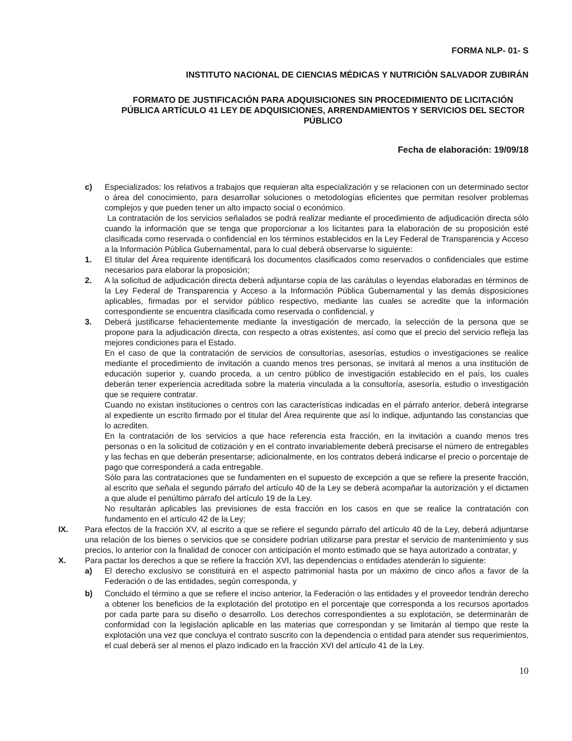FORMA NLP- 01- S
INSTITUTO NACIONAL DE CIENCIAS MÉDICAS Y NUTRICIÓN SALVADOR ZUBIRÁN
FORMATO DE JUSTIFICACIÓN PARA ADQUISICIONES SIN PROCEDIMIENTO DE LICITACIÓN PÚBLICA ARTÍCULO 41 LEY DE ADQUISICIONES, ARRENDAMIENTOS Y SERVICIOS DEL SECTOR PÚBLICO
Fecha de elaboración: 19/09/18
c) Especializados: los relativos a trabajos que requieran alta especialización y se relacionen con un determinado sector o área del conocimiento, para desarrollar soluciones o metodologías eficientes que permitan resolver problemas complejos y que pueden tener un alto impacto social o económico.
La contratación de los servicios señalados se podrá realizar mediante el procedimiento de adjudicación directa sólo cuando la información que se tenga que proporcionar a los licitantes para la elaboración de su proposición esté clasificada como reservada o confidencial en los términos establecidos en la Ley Federal de Transparencia y Acceso a la Información Pública Gubernamental, para lo cual deberá observarse lo siguiente:
1. El titular del Área requirente identificará los documentos clasificados como reservados o confidenciales que estime necesarios para elaborar la proposición;
2. A la solicitud de adjudicación directa deberá adjuntarse copia de las carátulas o leyendas elaboradas en términos de la Ley Federal de Transparencia y Acceso a la Información Pública Gubernamental y las demás disposiciones aplicables, firmadas por el servidor público respectivo, mediante las cuales se acredite que la información correspondiente se encuentra clasificada como reservada o confidencial, y
3. Deberá justificarse fehacientemente mediante la investigación de mercado, la selección de la persona que se propone para la adjudicación directa, con respecto a otras existentes, así como que el precio del servicio refleja las mejores condiciones para el Estado.
En el caso de que la contratación de servicios de consultorías, asesorías, estudios o investigaciones se realice mediante el procedimiento de invitación a cuando menos tres personas, se invitará al menos a una institución de educación superior y, cuando proceda, a un centro público de investigación establecido en el país, los cuales deberán tener experiencia acreditada sobre la materia vinculada a la consultoría, asesoría, estudio o investigación que se requiere contratar.
Cuando no existan instituciones o centros con las características indicadas en el párrafo anterior, deberá integrarse al expediente un escrito firmado por el titular del Área requirente que así lo indique, adjuntando las constancias que lo acrediten.
En la contratación de los servicios a que hace referencia esta fracción, en la invitación a cuando menos tres personas o en la solicitud de cotización y en el contrato invariablemente deberá precisarse el número de entregables y las fechas en que deberán presentarse; adicionalmente, en los contratos deberá indicarse el precio o porcentaje de pago que corresponderá a cada entregable.
Sólo para las contrataciones que se fundamenten en el supuesto de excepción a que se refiere la presente fracción, al escrito que señala el segundo párrafo del artículo 40 de la Ley se deberá acompañar la autorización y el dictamen a que alude el penúltimo párrafo del artículo 19 de la Ley.
No resultarán aplicables las previsiones de esta fracción en los casos en que se realice la contratación con fundamento en el artículo 42 de la Ley;
IX. Para efectos de la fracción XV, al escrito a que se refiere el segundo párrafo del artículo 40 de la Ley, deberá adjuntarse una relación de los bienes o servicios que se considere podrían utilizarse para prestar el servicio de mantenimiento y sus precios, lo anterior con la finalidad de conocer con anticipación el monto estimado que se haya autorizado a contratar, y
X. Para pactar los derechos a que se refiere la fracción XVI, las dependencias o entidades atenderán lo siguiente:
a) El derecho exclusivo se constituirá en el aspecto patrimonial hasta por un máximo de cinco años a favor de la Federación o de las entidades, según corresponda, y
b) Concluido el término a que se refiere el inciso anterior, la Federación o las entidades y el proveedor tendrán derecho a obtener los beneficios de la explotación del prototipo en el porcentaje que corresponda a los recursos aportados por cada parte para su diseño o desarrollo. Los derechos correspondientes a su explotación, se determinarán de conformidad con la legislación aplicable en las materias que correspondan y se limitarán al tiempo que reste la explotación una vez que concluya el contrato suscrito con la dependencia o entidad para atender sus requerimientos, el cual deberá ser al menos el plazo indicado en la fracción XVI del artículo 41 de la Ley.
10